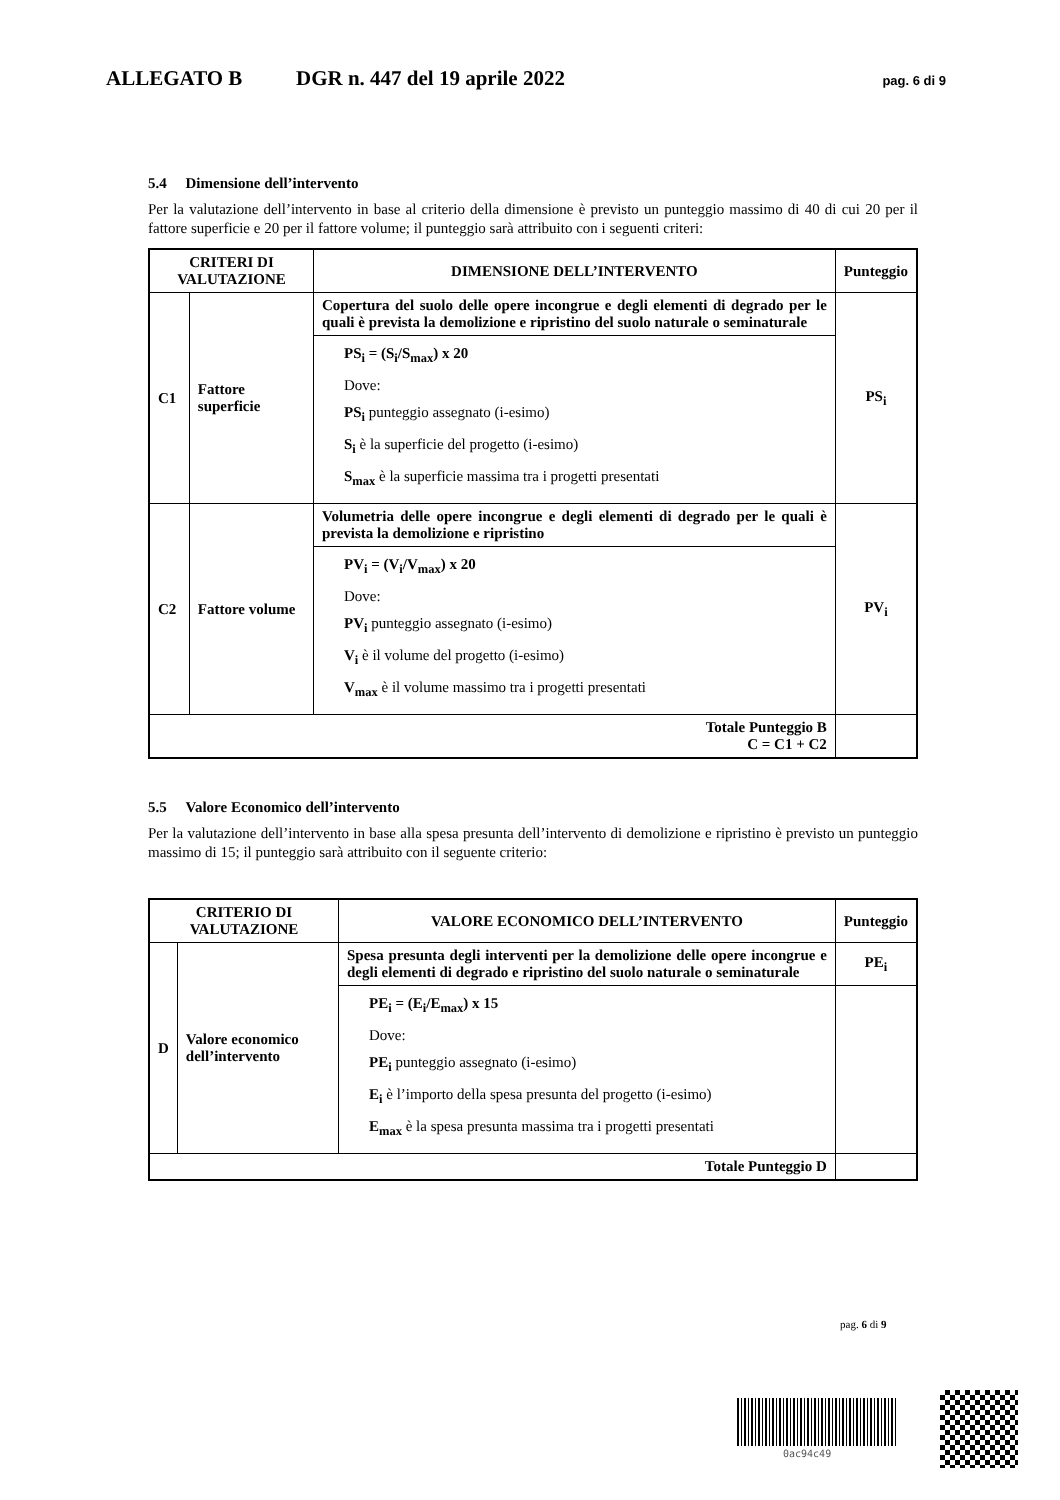ALLEGATO B DGR n. 447 del 19 aprile 2022 pag. 6 di 9
5.4 Dimensione dell’intervento
Per la valutazione dell’intervento in base al criterio della dimensione è previsto un punteggio massimo di 40 di cui 20 per il fattore superficie e 20 per il fattore volume; il punteggio sarà attribuito con i seguenti criteri:
| CRITERI DI VALUTAZIONE | | DIMENSIONE DELL’INTERVENTO | Punteggio |
| --- | --- | --- | --- |
| C1 | Fattore superficie | Copertura del suolo delle opere incongrue e degli elementi di degrado per le quali è prevista la demolizione e ripristino del suolo naturale o seminaturale | PS<sub>i</sub> |
| | | PS<sub>i</sub> = (S<sub>i</sub>/S<sub>max</sub>) x 20 Dove: PS<sub>i</sub> punteggio assegnato (i-esimo) S<sub>i</sub> è la superficie del progetto (i-esimo) S<sub>max</sub> è la superficie massima tra i progetti presentati | |
| C2 | Fattore volume | Volumetria delle opere incongrue e degli elementi di degrado per le quali è prevista la demolizione e ripristino | PV<sub>i</sub> |
| | | PV<sub>i</sub> = (V<sub>i</sub>/V<sub>max</sub>) x 20 Dove: PV<sub>i</sub> punteggio assegnato (i-esimo) V<sub>i</sub> è il volume del progetto (i-esimo) V<sub>max</sub> è il volume massimo tra i progetti presentati | |
| Totale Punteggio B C = C1 + C2 | | | |
5.5 Valore Economico dell’intervento
Per la valutazione dell’intervento in base alla spesa presunta dell’intervento di demolizione e ripristino è previsto un punteggio massimo di 15; il punteggio sarà attribuito con il seguente criterio:
| CRITERIO DI VALUTAZIONE | | VALORE ECONOMICO DELL’INTERVENTO | Punteggio |
| --- | --- | --- | --- |
| D | Valore economico dell’intervento | Spesa presunta degli interventi per la demolizione delle opere incongrue e degli elementi di degrado e ripristino del suolo naturale o seminaturale | PE<sub>i</sub> |
| | | PE<sub>i</sub> = (E<sub>i</sub>/E<sub>max</sub>) x 15 Dove: PE<sub>i</sub> punteggio assegnato (i-esimo) E<sub>i</sub> è l’importo della spesa presunta del progetto (i-esimo) E<sub>max</sub> è la spesa presunta massima tra i progetti presentati | |
| Totale Punteggio D | | | |
pag. 6 di 9
0ac94c49